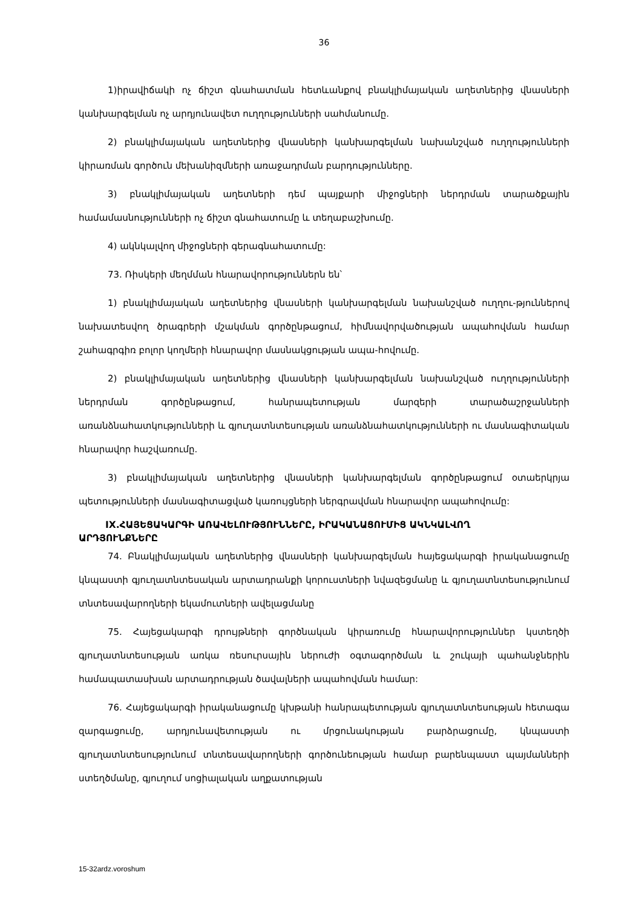36
1)իրավիճակի ոչ ճիշտ գնահատման հետևանքով բնակլիմայական աղետներից վնասների կանխարգելման ոչ արդյունավետ ուղղությունների սահմանումը.
2) բնակլիմայական աղետներից վնասների կանխարգելման նախանշված ուղղությունների կիրառման գործուն մեխանիզմների առաջադրման բարդությունները.
3) բնակլիմայական աղետների դեմ պայքարի միջոցների ներդրման տարածքային համամասնությունների ոչ ճիշտ գնահատումը և տեղաբաշխումը.
4) ակնկալվող միջոցների գերագնահատումը:
73. Ռիսկերի մեղմման հնարավորություններն են՝
1) բնակլիմայական աղետներից վնասների կանխարգելման նախանշված ուղղու-թյուններով նախատեսվող ծրագրերի մշակման գործընթացում, հիմնավորվածության ապահովման համար շահագրգիռ բոլոր կողմերի հնարավոր մասնակցության ապա-հովումը.
2) բնակլիմայական աղետներից վնասների կանխարգելման նախանշված ուղղությունների ներդրման գործընթացում, հանրապետության մարզերի տարածաշրջանների առանձնահատկությունների և գյուղատնտեսության առանձնահատկությունների ու մասնագիտական հնարավոր հաշվառումը.
3) բնակլիմայական աղետներից վնասների կանխարգելման գործընթացում օտաերկրյա պետությունների մասնագիտացված կառույցների ներգրավման հնարավոր ապահովումը:
IX.ՀԱՅԵՑԱԿԱՐԳԻ ԱՌԱՎԵԼՈՒԹՅՈՒՆՆԵՐԸ, ԻՐԱԿԱՆԱՑՈՒՄԻՑ ԱԿՆԿԱԼՎՈՂ
ԱՐԴՅՈՒՆՔՆԵՐԸ
74. Բնակլիմայական աղետներից վնասների կանխարգելման հայեցակարգի իրականացումը կնպաստի գյուղատնտեսական արտադրանքի կորուստների նվազեցմանը և գյուղատնտեսությունում տնտեսավարողների եկամուտների ավելացմանը
75. Հայեցակարգի դրույթների գործնական կիրառումը հնարավորություններ կստեղծի գյուղատնտեսության առկա ռեսուրսային ներուժի օգտագործման և շուկայի պահանջներին համապատասխան արտադրության ծավալների ապահովման համար:
76. Հայեցակարգի իրականացումը կխթանի հանրապետության գյուղատնտեսության հետագա զարգացումը, արդյունավետության ու մրցունակության բարձրացումը, կնպաստի գյուղատնտեսությունում տնտեսավարողների գործունեության համար բարենպաստ պայմանների ստեղծմանը, գյուղում սոցիալական աղքատության
15-32ardz.voroshum